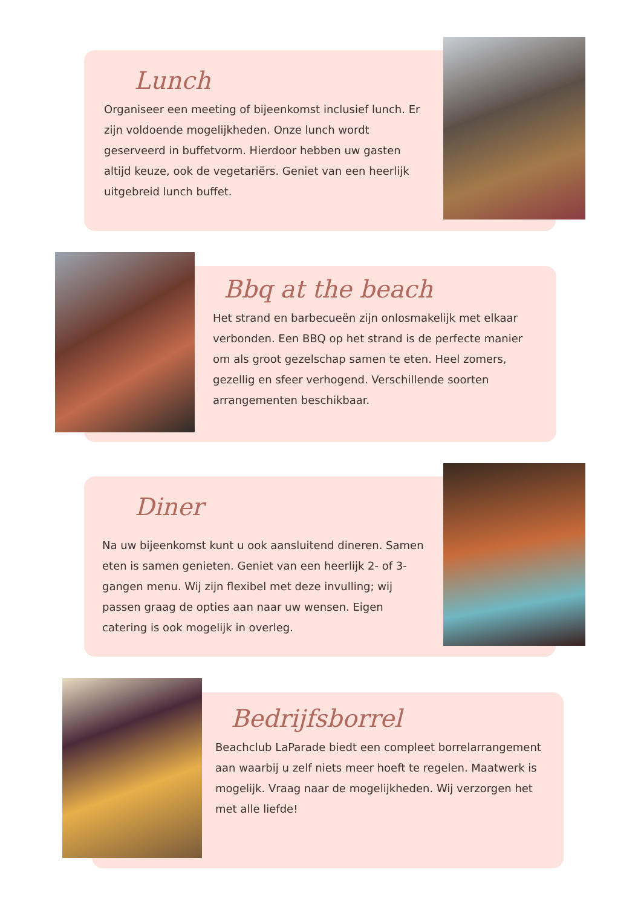Lunch
Organiseer een meeting of bijeenkomst inclusief lunch. Er zijn voldoende mogelijkheden. Onze lunch wordt geserveerd in buffetvorm. Hierdoor hebben uw gasten altijd keuze, ook de vegetariërs. Geniet van een heerlijk uitgebreid lunch buffet.
Bbq at the beach
Het strand en barbecueën zijn onlosmakelijk met elkaar verbonden. Een BBQ op het strand is de perfecte manier om als groot gezelschap samen te eten. Heel zomers, gezellig en sfeer verhogend. Verschillende soorten arrangementen beschikbaar.
Diner
Na uw bijeenkomst kunt u ook aansluitend dineren. Samen eten is samen genieten. Geniet van een heerlijk 2- of 3-gangen menu. Wij zijn flexibel met deze invulling; wij passen graag de opties aan naar uw wensen. Eigen catering is ook mogelijk in overleg.
Bedrijfsborrel
Beachclub LaParade biedt een compleet borrelarrangement aan waarbij u zelf niets meer hoeft te regelen. Maatwerk is mogelijk. Vraag naar de mogelijkheden. Wij verzorgen het met alle liefde!